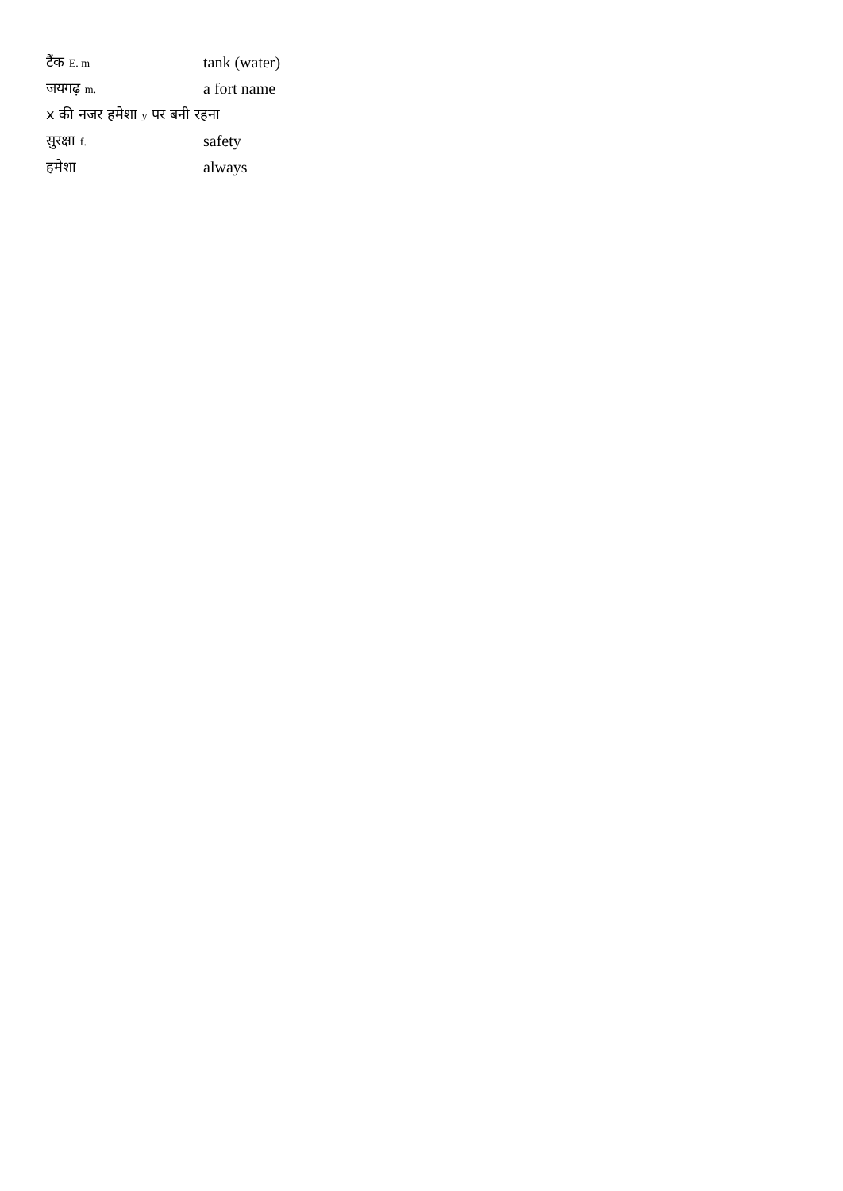| टैंक E. m | tank (water) |
| जयगढ़ m. | a fort name |
| x की नजर हमेशा y पर बनी रहना | |
| सुरक्षा f. | safety |
| हमेशा | always |